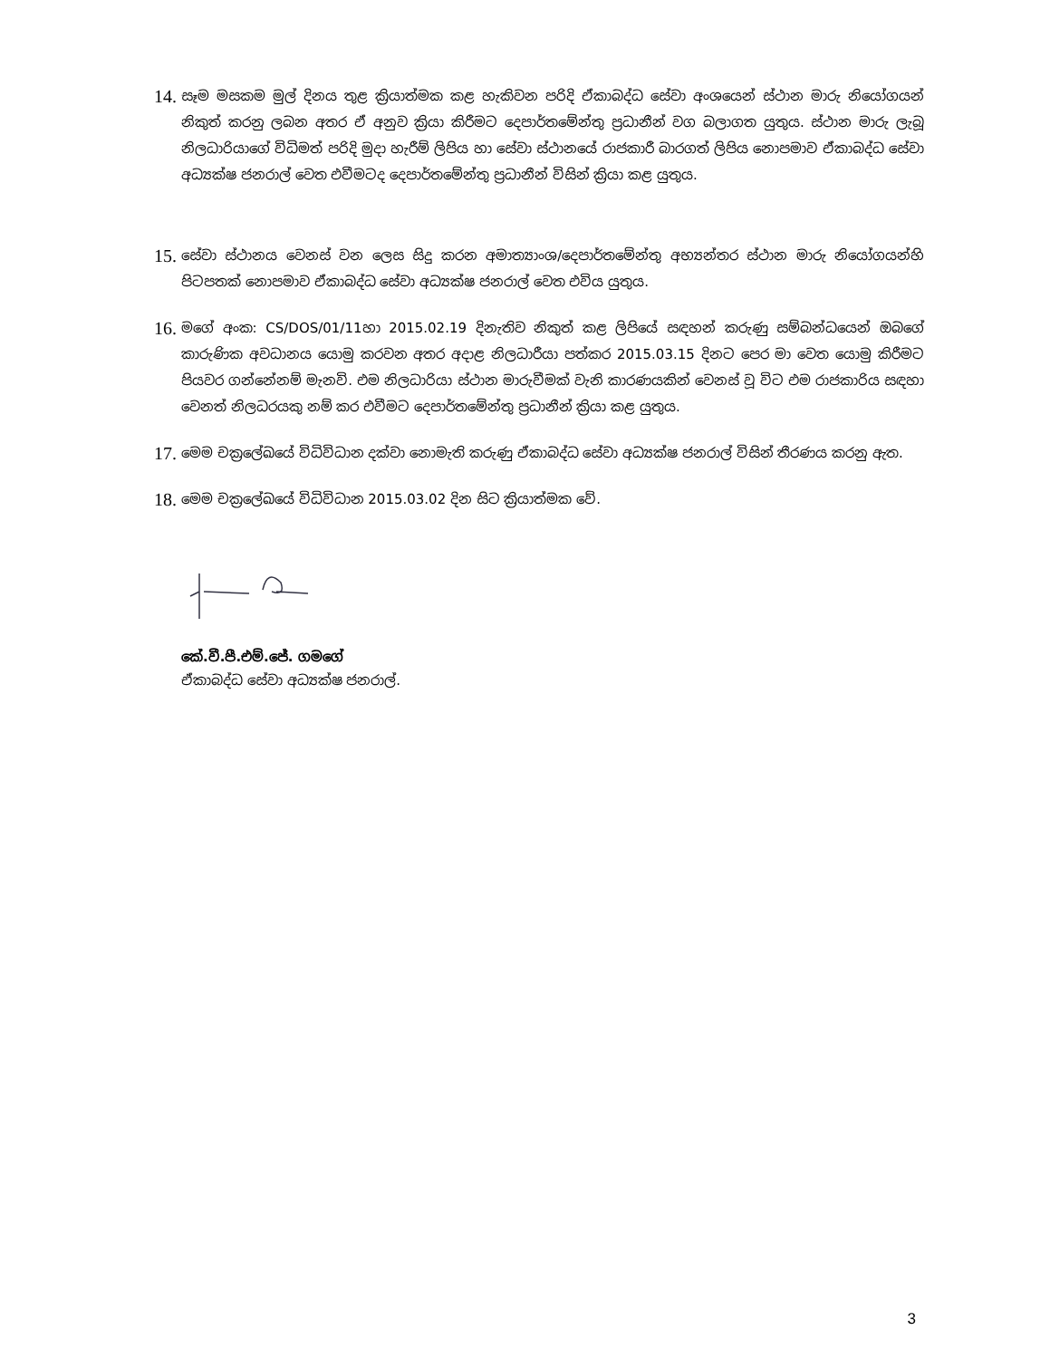14. සෑම මසකම මුල් දිනය තුළ ක්‍රියාත්මක කළ හැකිවන පරිදි ඒකාබද්ධ සේවා අංශයෙන් ස්ථාන මාරු නියෝගයන් නිකුත් කරනු ලබන අතර ඒ අනුව ක්‍රියා කිරීමට දෙපාර්තමේන්තු ප්‍රධානීන් වග බලාගත යුතුය. ස්ථාන මාරු ලැබූ නිලධාරියාගේ විධිමත් පරිදි මුදා හැරීම් ලිපිය හා සේවා ස්ථානයේ රාජකාරී බාරගත් ලිපිය නොපමාව ඒකාබද්ධ සේවා අධ්‍යක්ෂ ජනරාල් වෙත එවීමටද දෙපාර්තමේන්තු ප්‍රධානීන් විසින් ක්‍රියා කළ යුතුය.
15. සේවා ස්ථානය වෙනස් වන ලෙස සිදු කරන අමාත්‍යාංශ/දෙපාර්තමේන්තු අභ්‍යන්තර ස්ථාන මාරු නියෝගයන්හි පිටපතක් නොපමාව ඒකාබද්ධ සේවා අධ්‍යක්ෂ ජනරාල් වෙත එවිය යුතුය.
16. මගේ අංක: CS/DOS/01/11හා 2015.02.19 දිනැතිව නිකුත් කළ ලිපියේ සඳහන් කරුණු සම්බන්ධයෙන් ඔබගේ කාරුණික අවධානය යොමු කරවන අතර අදාළ නිලධාරීයා පත්කර 2015.03.15 දිනට පෙර මා වෙත යොමු කිරීමට පියවර ගන්නේනම් මැනවි. එම නිලධාරියා ස්ථාන මාරුවීමක් වැනි කාරණයකින් වෙනස් වූ විට එම රාජකාරිය සඳහා වෙනත් නිලධරයකු නම් කර එවීමට දෙපාර්තමේන්තු ප්‍රධානීන් ක්‍රියා කළ යුතුය.
17. මෙම චක්‍රලේඛයේ විධිවිධාන දක්වා නොමැති කරුණු ඒකාබද්ධ සේවා අධ්‍යක්ෂ ජනරාල් විසින් තීරණය කරනු ඇත.
18. මෙම චක්‍රලේඛයේ විධිවිධාන 2015.03.02 දින සිට ක්‍රියාත්මක වේ.
කේ.වී.පී.එම්.ජේ. ගමගේ
ඒකාබද්ධ සේවා අධ්‍යක්ෂ ජනරාල්.
3